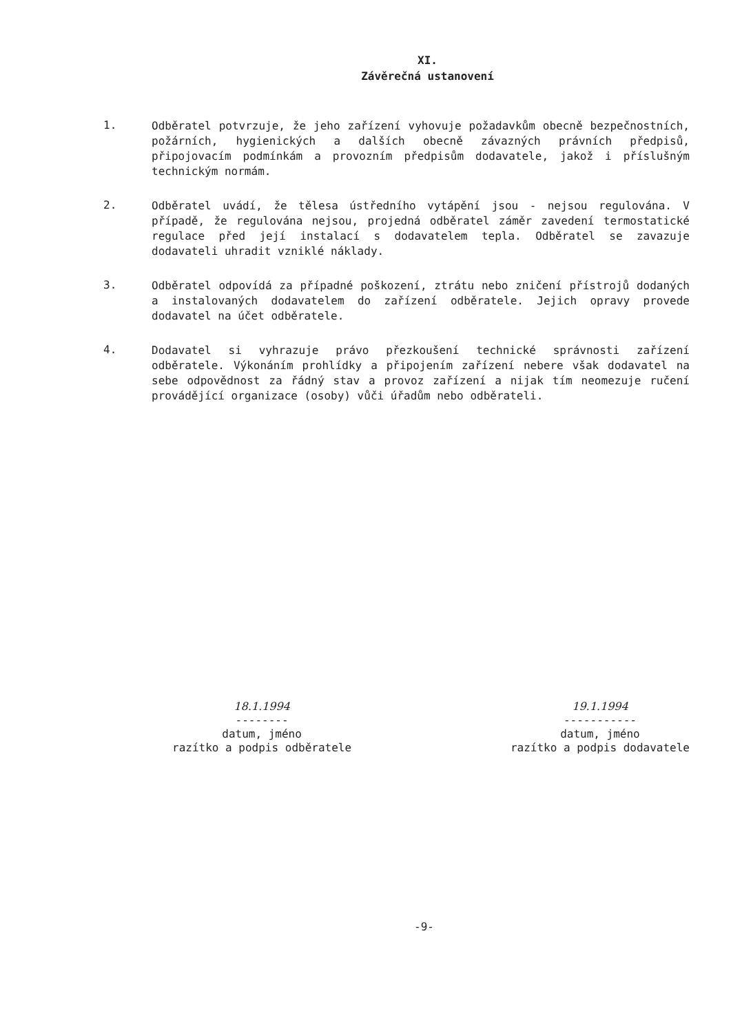XI.
Závěrečná ustanovení
1.
Odběratel potvrzuje, že jeho zařízení vyhovuje požadavkům obecně bezpečnostních, požárních, hygienických a dalších obecně závazných právních předpisů, připojovacím podmínkám a provozním předpisům dodavatele, jakož i příslušným technickým normám.
2.
Odběratel uvádí, že tělesa ústředního vytápění jsou - nejsou regulována. V případě, že regulována nejsou, projedná odběratel záměr zavedení termostatické regulace před její instalací s dodavatelem tepla. Odběratel se zavazuje dodavateli uhradit vzniklé náklady.
3.
Odběratel odpovídá za případné poškození, ztrátu nebo zničení přístrojů dodaných a instalovaných dodavatelem do zařízení odběratele. Jejich opravy provede dodavatel na účet odběratele.
4.
Dodavatel si vyhrazuje právo přezkoušení technické správnosti zařízení odběratele. Výkonáním prohlídky a připojením zařízení nebere však dodavatel na sebe odpovědnost za řádný stav a provoz zařízení a nijak tím neomezuje ručení provádějící organizace (osoby) vůči úřadům nebo odběrateli.
18.1.1994
--------
datum, jméno
razítko a podpis odběratele
19.1.1994
-----------
datum, jméno
razítko a podpis dodavatele
-9-